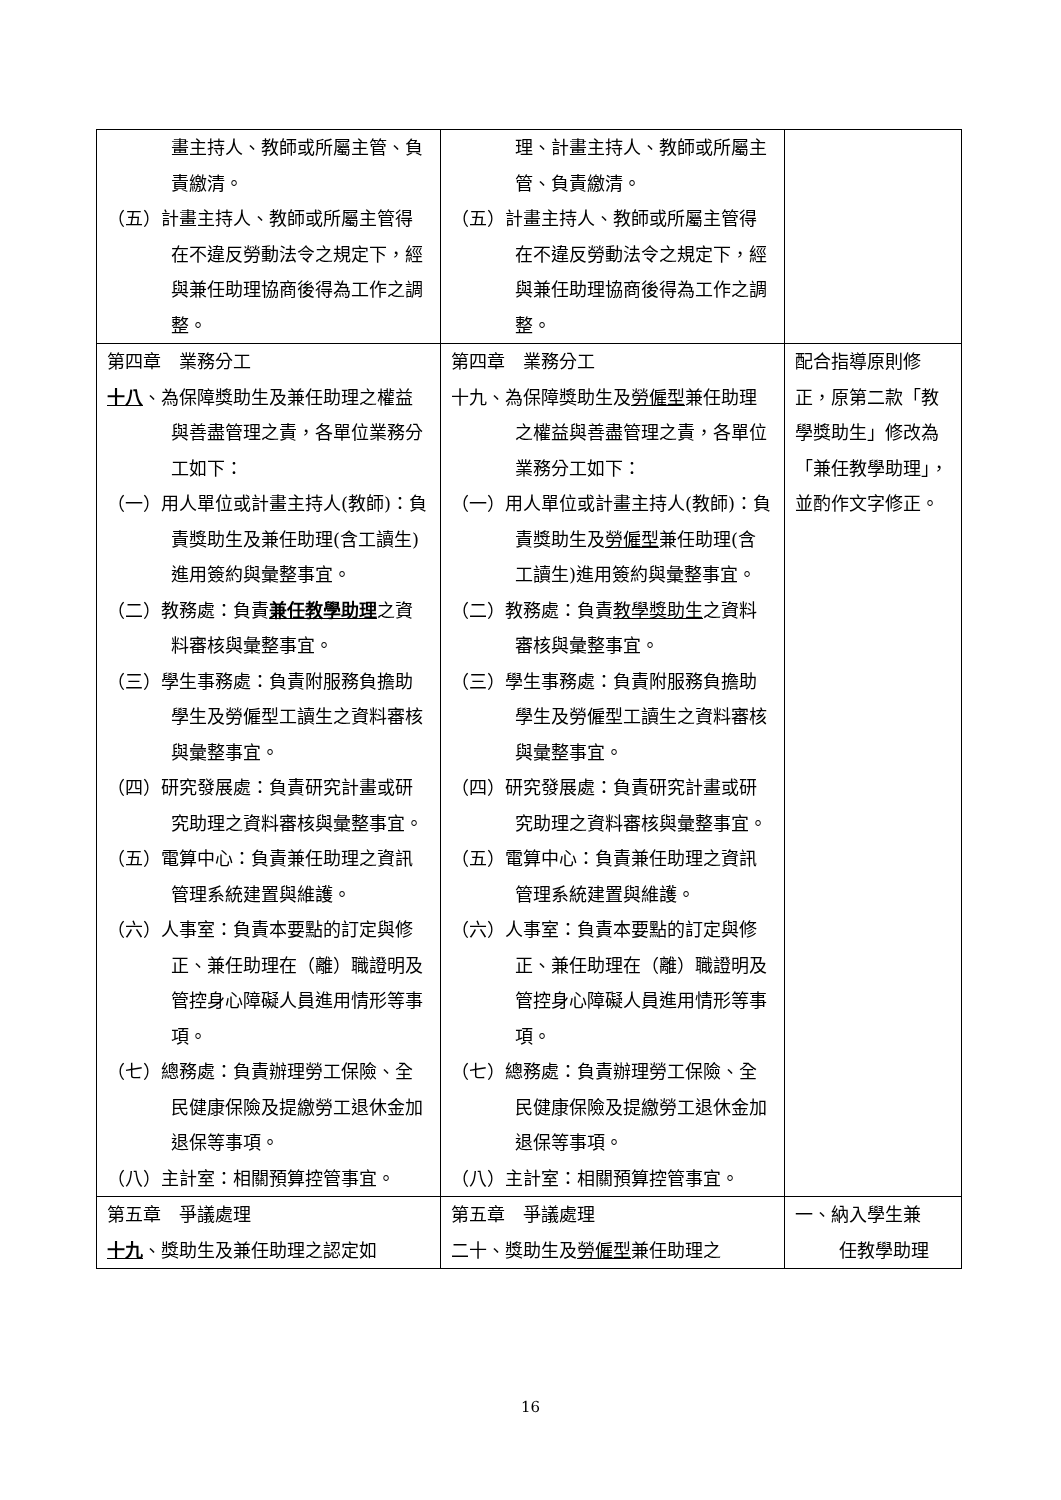| 畫主持人、教師或所屬主管、負責繳清。 （五）計畫主持人、教師或所屬主管得在不違反勞動法令之規定下，經與兼任助理協商後得為工作之調整。 | 理、計畫主持人、教師或所屬主管、負責繳清。 （五）計畫主持人、教師或所屬主管得在不違反勞動法令之規定下，經與兼任助理協商後得為工作之調整。 | |
| 第四章 業務分工 十八 、為保障獎助生及兼任助理之權益與善盡管理之責，各單位業務分工如下： （一）用人單位或計畫主持人(教師)：負責獎助生及兼任助理(含工讀生)進用簽約與彙整事宜。 （二）教務處：負責 兼任教學助理 之資料審核與彙整事宜。 （三）學生事務處：負責附服務負擔助學生及勞僱型工讀生之資料審核與彙整事宜。 （四）研究發展處：負責研究計畫或研究助理之資料審核與彙整事宜。 （五）電算中心：負責兼任助理之資訊管理系統建置與維護。 （六）人事室：負責本要點的訂定與修正、兼任助理在（離）職證明及管控身心障礙人員進用情形等事項。 （七）總務處：負責辦理勞工保險、全民健康保險及提繳勞工退休金加退保等事項。 （八）主計室：相關預算控管事宜。 | 第四章 業務分工 十九、為保障獎助生及 勞僱型 兼任助理之權益與善盡管理之責，各單位業務分工如下： （一）用人單位或計畫主持人(教師)：負責獎助生及 勞僱型 兼任助理(含工讀生)進用簽約與彙整事宜。 （二）教務處：負責 教學獎助生 之資料審核與彙整事宜。 （三）學生事務處：負責附服務負擔助學生及勞僱型工讀生之資料審核與彙整事宜。 （四）研究發展處：負責研究計畫或研究助理之資料審核與彙整事宜。 （五）電算中心：負責兼任助理之資訊管理系統建置與維護。 （六）人事室：負責本要點的訂定與修正、兼任助理在（離）職證明及管控身心障礙人員進用情形等事項。 （七）總務處：負責辦理勞工保險、全民健康保險及提繳勞工退休金加退保等事項。 （八）主計室：相關預算控管事宜。 | 配合指導原則修正，原第二款「教學獎助生」修改為「兼任教學助理」，並酌作文字修正。 |
| 第五章 爭議處理 十九 、獎助生及兼任助理之認定如 | 第五章 爭議處理 二十、獎助生及 勞僱型 兼任助理之 | 一、納入學生兼 任教學助理 |
16